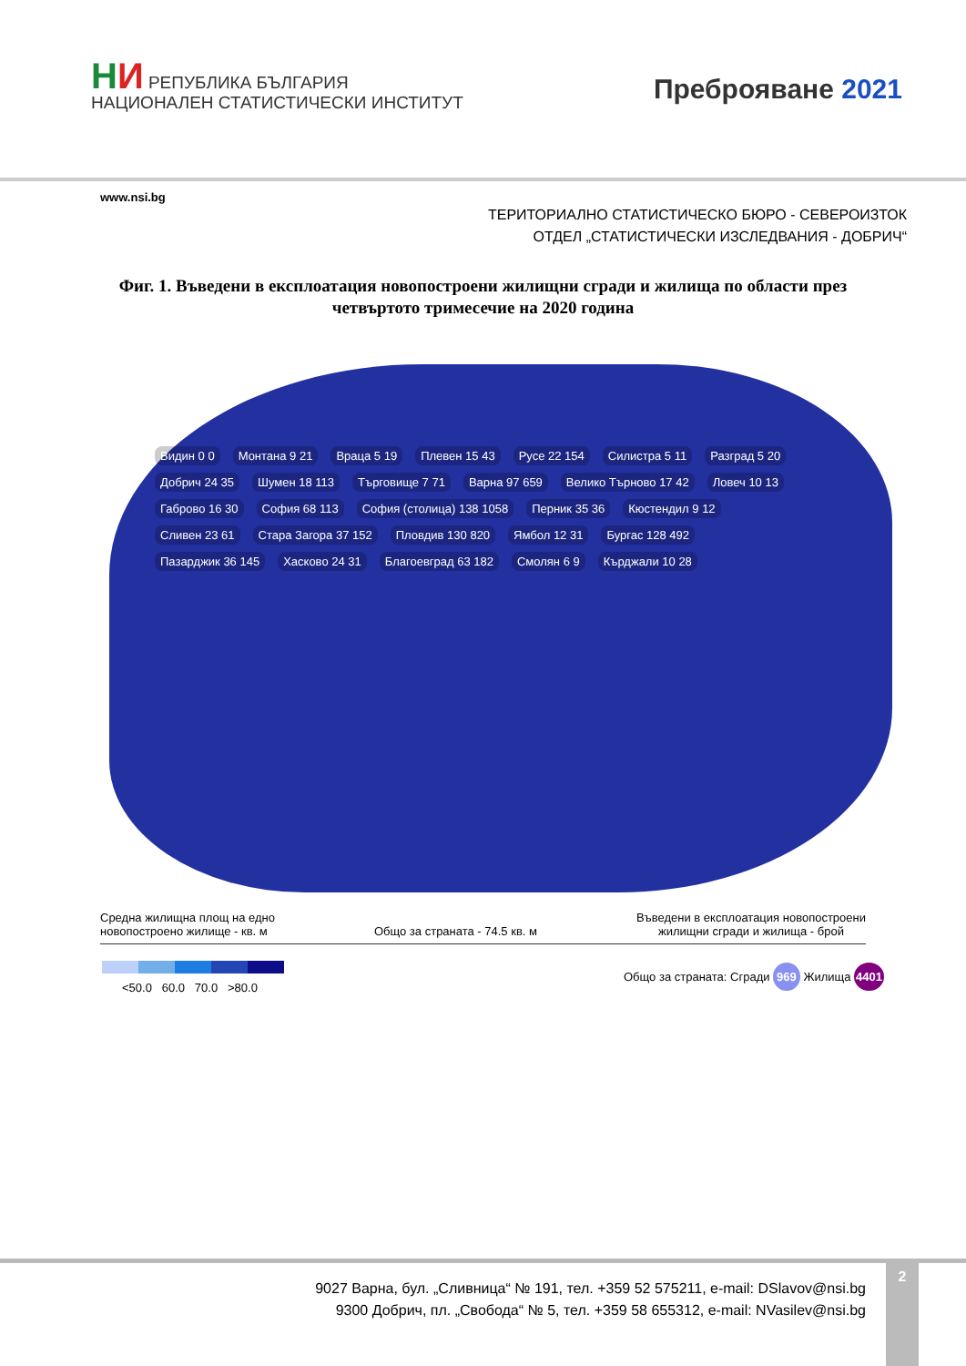НИ РЕПУБЛИКА БЪЛГАРИЯ
НАЦИОНАЛЕН СТАТИСТИЧЕСКИ ИНСТИТУТ
Преброяване 2021
www.nsi.bg
ТЕРИТОРИАЛНО СТАТИСТИЧЕСКО БЮРО - СЕВЕРОИЗТОК
ОТДЕЛ „СТАТИСТИЧЕСКИ ИЗСЛЕДВАНИЯ - ДОБРИЧ“
Фиг. 1. Въведени в експлоатация новопостроени жилищни сгради и жилища по области през четвъртото тримесечие на 2020 година
Видин 0 0
Монтана 9 21
Враца 5 19
Плевен 15 43
Русе 22 154
Силистра 5 11
Разград 5 20
Добрич 24 35
Шумен 18 113
Търговище 7 71
Варна 97 659
Велико Търново 17 42
Ловеч 10 13
Габрово 16 30
София 68 113
София (столица) 138 1058
Перник 35 36
Кюстендил 9 12
Сливен 23 61
Стара Загора 37 152
Пловдив 130 820
Ямбол 12 31
Бургас 128 492
Пазарджик 36 145
Хасково 24 31
Благоевград 63 182
Смолян 6 9
Кърджали 10 28
Средна жилищна площ на едно
новопостроено жилище - кв. м
Общо за страната - 74.5 кв. м Въведени в експлоатация новопостроени
жилищни сгради и жилища - брой
<50.0 60.0 70.0 >80.0
Общо за страната: Сгради 969 Жилища 4401
9027 Варна, бул. „Сливница“ № 191, тел. +359 52 575211, e-mail: DSlavov@nsi.bg
9300 Добрич, пл. „Свобода“ № 5, тел. +359 58 655312, e-mail: NVasilev@nsi.bg
2